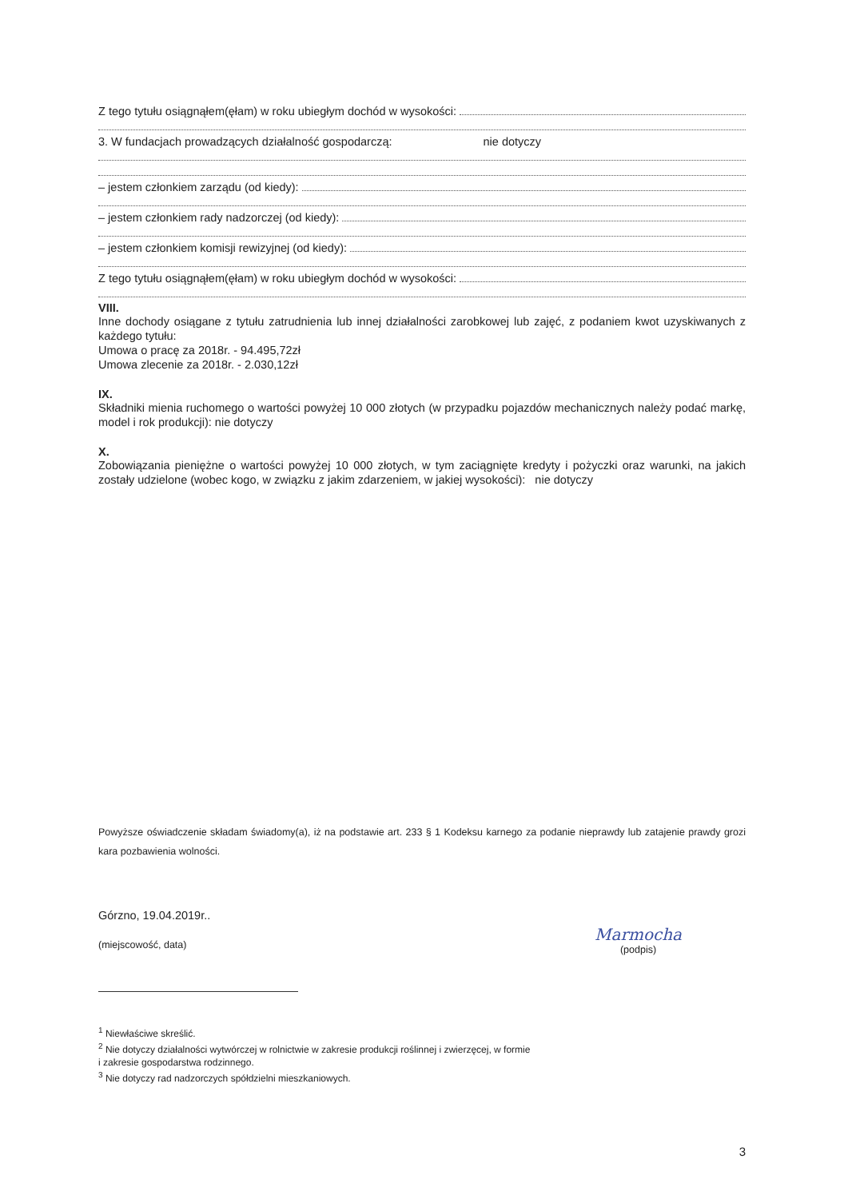Z tego tytułu osiągnąłem(ęłam) w roku ubiegłym dochód w wysokości:
3. W fundacjach prowadzących działalność gospodarczą: nie dotyczy
– jestem członkiem zarządu (od kiedy):
– jestem członkiem rady nadzorczej (od kiedy):
– jestem członkiem komisji rewizyjnej (od kiedy):
Z tego tytułu osiągnąłem(ęłam) w roku ubiegłym dochód w wysokości:
VIII.
Inne dochody osiągane z tytułu zatrudnienia lub innej działalności zarobkowej lub zajęć, z podaniem kwot uzyskiwanych z każdego tytułu:
Umowa o pracę za 2018r. - 94.495,72zł
Umowa zlecenie za 2018r. - 2.030,12zł
IX.
Składniki mienia ruchomego o wartości powyżej 10 000 złotych (w przypadku pojazdów mechanicznych należy podać markę, model i rok produkcji): nie dotyczy
X.
Zobowiązania pieniężne o wartości powyżej 10 000 złotych, w tym zaciągnięte kredyty i pożyczki oraz warunki, na jakich zostały udzielone (wobec kogo, w związku z jakim zdarzeniem, w jakiej wysokości): nie dotyczy
Powyższe oświadczenie składam świadomy(a), iż na podstawie art. 233 § 1 Kodeksu karnego za podanie nieprawdy lub zatajenie prawdy grozi kara pozbawienia wolności.
Górzno, 19.04.2019r..
(miejscowość, data)
Marmocha
(podpis)
<sup>1</sup> Niewłaściwe skreślić.
<sup>2</sup> Nie dotyczy działalności wytwórczej w rolnictwie w zakresie produkcji roślinnej i zwierzęcej, w formie
i zakresie gospodarstwa rodzinnego.
<sup>3</sup> Nie dotyczy rad nadzorczych spółdzielni mieszkaniowych.
3